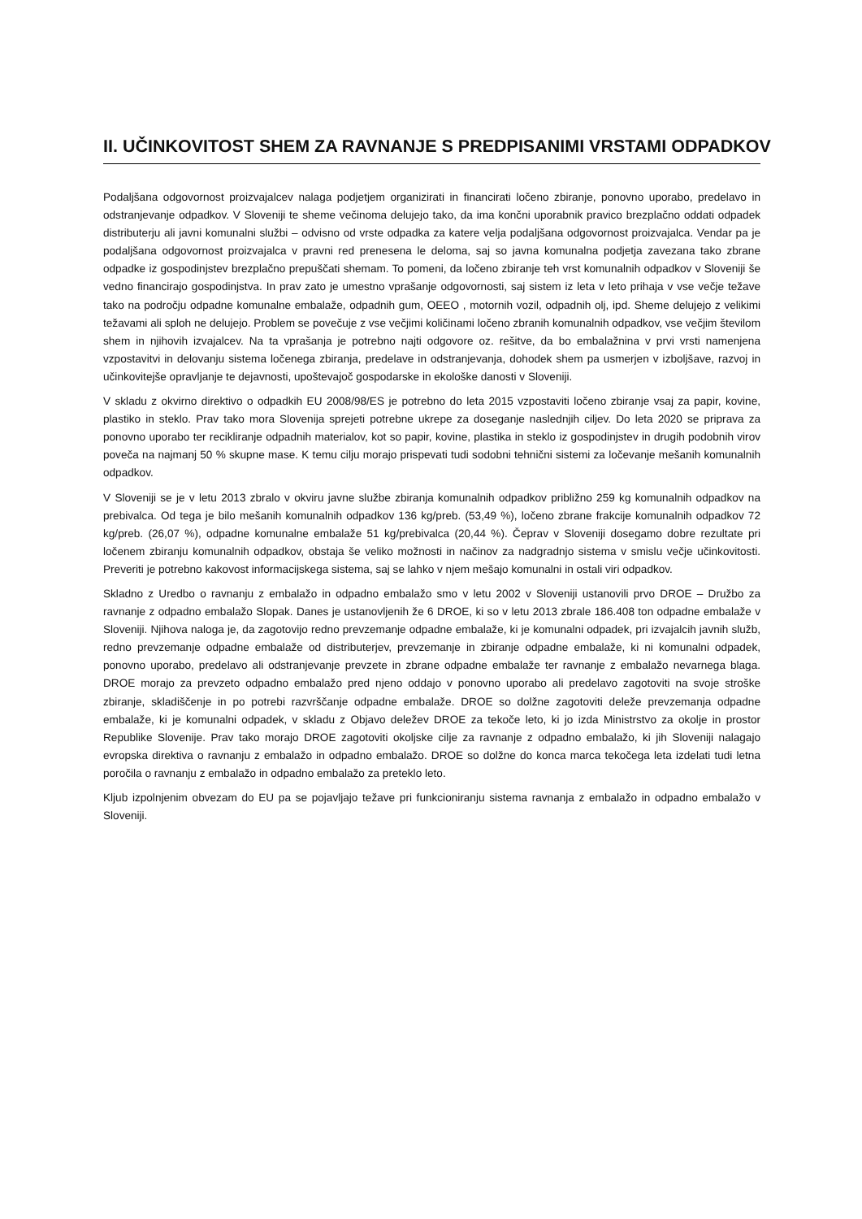II. UČINKOVITOST SHEM ZA RAVNANJE S PREDPISANIMI VRSTAMI ODPADKOV
Podaljšana odgovornost proizvajalcev nalaga podjetjem organizirati in financirati ločeno zbiranje, ponovno uporabo, predelavo in odstranjevanje odpadkov. V Sloveniji te sheme večinoma delujejo tako, da ima končni uporabnik pravico brezplačno oddati odpadek distributerju ali javni komunalni službi – odvisno od vrste odpadka za katere velja podaljšana odgovornost proizvajalca. Vendar pa je podaljšana odgovornost proizvajalca v pravni red prenesena le deloma, saj so javna komunalna podjetja zavezana tako zbrane odpadke iz gospodinjstev brezplačno prepuščati shemam. To pomeni, da ločeno zbiranje teh vrst komunalnih odpadkov v Sloveniji še vedno financirajo gospodinjstva. In prav zato je umestno vprašanje odgovornosti, saj sistem iz leta v leto prihaja v vse večje težave tako na področju odpadne komunalne embalaže, odpadnih gum, OEEO , motornih vozil, odpadnih olj, ipd. Sheme delujejo z velikimi težavami ali sploh ne delujejo. Problem se povečuje z vse večjimi količinami ločeno zbranih komunalnih odpadkov, vse večjim številom shem in njihovih izvajalcev. Na ta vprašanja je potrebno najti odgovore oz. rešitve, da bo embalažnina v prvi vrsti namenjena vzpostavitvi in delovanju sistema ločenega zbiranja, predelave in odstranjevanja, dohodek shem pa usmerjen v izboljšave, razvoj in učinkovitejše opravljanje te dejavnosti, upoštevajoč gospodarske in ekološke danosti v Sloveniji.
V skladu z okvirno direktivo o odpadkih EU 2008/98/ES je potrebno do leta 2015 vzpostaviti ločeno zbiranje vsaj za papir, kovine, plastiko in steklo. Prav tako mora Slovenija sprejeti potrebne ukrepe za doseganje naslednjih ciljev. Do leta 2020 se priprava za ponovno uporabo ter recikliranje odpadnih materialov, kot so papir, kovine, plastika in steklo iz gospodinjstev in drugih podobnih virov poveča na najmanj 50 % skupne mase. K temu cilju morajo prispevati tudi sodobni tehnični sistemi za ločevanje mešanih komunalnih odpadkov.
V Sloveniji se je v letu 2013 zbralo v okviru javne službe zbiranja komunalnih odpadkov približno 259 kg komunalnih odpadkov na prebivalca. Od tega je bilo mešanih komunalnih odpadkov 136 kg/preb. (53,49 %), ločeno zbrane frakcije komunalnih odpadkov 72 kg/preb. (26,07 %), odpadne komunalne embalaže 51 kg/prebivalca (20,44 %). Čeprav v Sloveniji dosegamo dobre rezultate pri ločenem zbiranju komunalnih odpadkov, obstaja še veliko možnosti in načinov za nadgradnjo sistema v smislu večje učinkovitosti. Preveriti je potrebno kakovost informacijskega sistema, saj se lahko v njem mešajo komunalni in ostali viri odpadkov.
Skladno z Uredbo o ravnanju z embalažo in odpadno embalažo smo v letu 2002 v Sloveniji ustanovili prvo DROE – Družbo za ravnanje z odpadno embalažo Slopak. Danes je ustanovljenih že 6 DROE, ki so v letu 2013 zbrale 186.408 ton odpadne embalaže v Sloveniji. Njihova naloga je, da zagotovijo redno prevzemanje odpadne embalaže, ki je komunalni odpadek, pri izvajalcih javnih služb, redno prevzemanje odpadne embalaže od distributerjev, prevzemanje in zbiranje odpadne embalaže, ki ni komunalni odpadek, ponovno uporabo, predelavo ali odstranjevanje prevzete in zbrane odpadne embalaže ter ravnanje z embalažo nevarnega blaga. DROE morajo za prevzeto odpadno embalažo pred njeno oddajo v ponovno uporabo ali predelavo zagotoviti na svoje stroške zbiranje, skladiščenje in po potrebi razvrščanje odpadne embalaže. DROE so dolžne zagotoviti deleže prevzemanja odpadne embalaže, ki je komunalni odpadek, v skladu z Objavo deležev DROE za tekoče leto, ki jo izda Ministrstvo za okolje in prostor Republike Slovenije. Prav tako morajo DROE zagotoviti okoljske cilje za ravnanje z odpadno embalažo, ki jih Sloveniji nalagajo evropska direktiva o ravnanju z embalažo in odpadno embalažo. DROE so dolžne do konca marca tekočega leta izdelati tudi letna poročila o ravnanju z embalažo in odpadno embalažo za preteklo leto.
Kljub izpolnjenim obvezam do EU pa se pojavljajo težave pri funkcioniranju sistema ravnanja z embalažo in odpadno embalažo v Sloveniji.